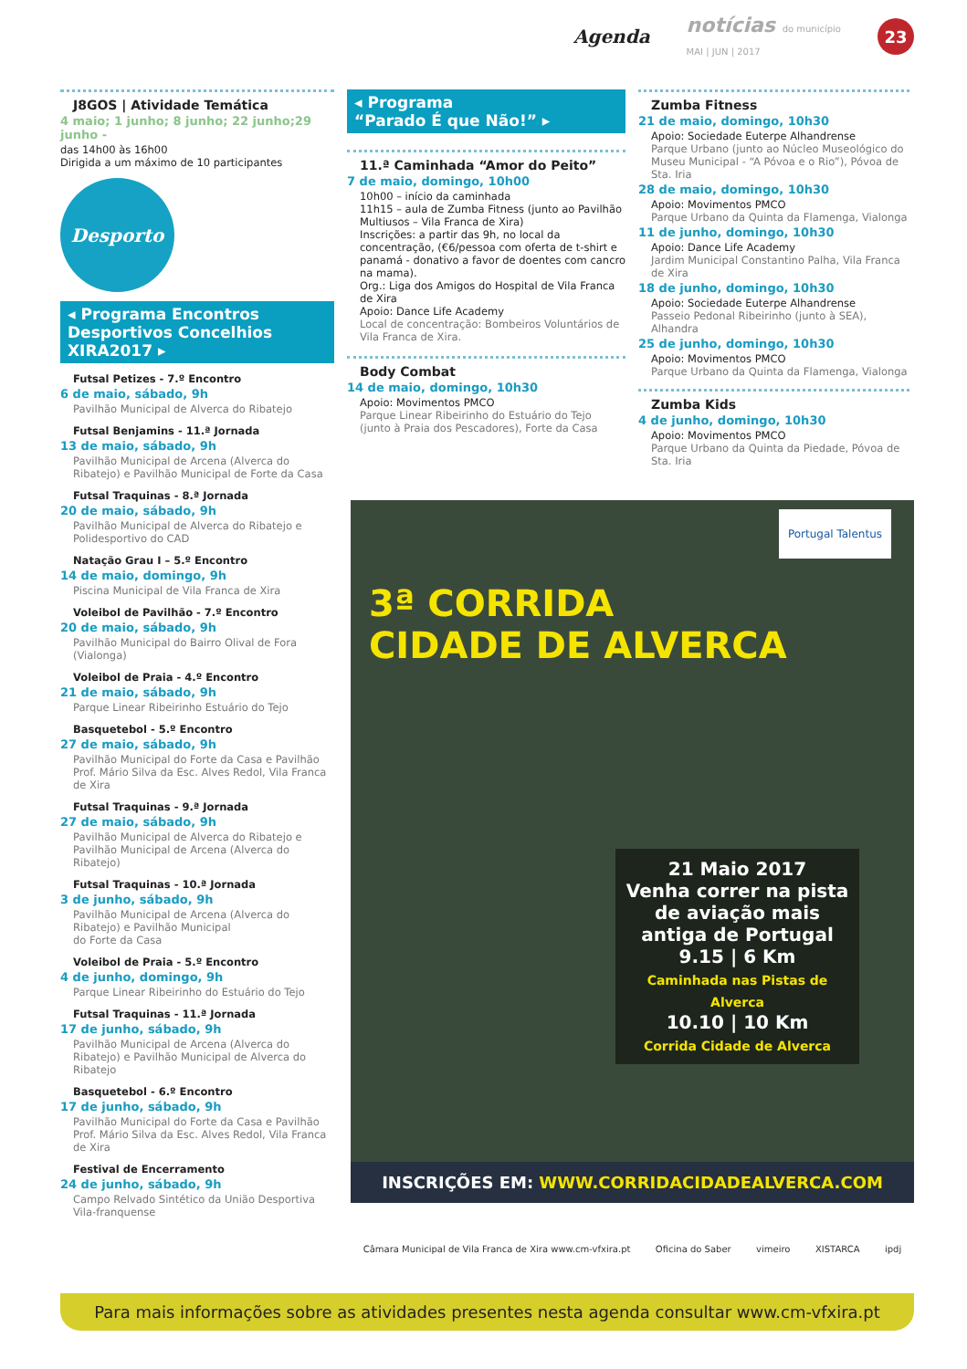Agenda notícias do município
MAI | JUN | 2017 23
J8GOS | Atividade Temática
4 maio; 1 junho; 8 junho; 22 junho;29 junho -
das 14h00 às 16h00
Dirigida a um máximo de 10 participantes
Desporto
◂ Programa Encontros Desportivos Concelhios XIRA2017 ▸
Futsal Petizes - 7.º Encontro
6 de maio, sábado, 9h
Pavilhão Municipal de Alverca do Ribatejo
Futsal Benjamins - 11.ª Jornada
13 de maio, sábado, 9h
Pavilhão Municipal de Arcena (Alverca do Ribatejo) e Pavilhão Municipal de Forte da Casa
Futsal Traquinas - 8.ª Jornada
20 de maio, sábado, 9h
Pavilhão Municipal de Alverca do Ribatejo e Polidesportivo do CAD
Natação Grau I – 5.º Encontro
14 de maio, domingo, 9h
Piscina Municipal de Vila Franca de Xira
Voleibol de Pavilhão - 7.º Encontro
20 de maio, sábado, 9h
Pavilhão Municipal do Bairro Olival de Fora (Vialonga)
Voleibol de Praia - 4.º Encontro
21 de maio, sábado, 9h
Parque Linear Ribeirinho Estuário do Tejo
Basquetebol - 5.º Encontro
27 de maio, sábado, 9h
Pavilhão Municipal do Forte da Casa e Pavilhão Prof. Mário Silva da Esc. Alves Redol, Vila Franca de Xira
Futsal Traquinas - 9.ª Jornada
27 de maio, sábado, 9h
Pavilhão Municipal de Alverca do Ribatejo e Pavilhão Municipal de Arcena (Alverca do Ribatejo)
Futsal Traquinas - 10.ª Jornada
3 de junho, sábado, 9h
Pavilhão Municipal de Arcena (Alverca do Ribatejo) e Pavilhão Municipal
do Forte da Casa
Voleibol de Praia - 5.º Encontro
4 de junho, domingo, 9h
Parque Linear Ribeirinho do Estuário do Tejo
Futsal Traquinas - 11.ª Jornada
17 de junho, sábado, 9h
Pavilhão Municipal de Arcena (Alverca do Ribatejo) e Pavilhão Municipal de Alverca do Ribatejo
Basquetebol - 6.º Encontro
17 de junho, sábado, 9h
Pavilhão Municipal do Forte da Casa e Pavilhão Prof. Mário Silva da Esc. Alves Redol, Vila Franca de Xira
Festival de Encerramento
24 de junho, sábado, 9h
Campo Relvado Sintético da União Desportiva Vila-franquense
◂ Programa
“Parado É que Não!” ▸
11.ª Caminhada “Amor do Peito”
7 de maio, domingo, 10h00
10h00 – início da caminhada
11h15 – aula de Zumba Fitness (junto ao Pavilhão Multiusos – Vila Franca de Xira)
Inscrições: a partir das 9h, no local da concentração, (€6/pessoa com oferta de t-shirt e panamá - donativo a favor de doentes com cancro na mama).
Org.: Liga dos Amigos do Hospital de Vila Franca de Xira
Apoio: Dance Life Academy
Local de concentração: Bombeiros Voluntários de Vila Franca de Xira.
Body Combat
14 de maio, domingo, 10h30
Apoio: Movimentos PMCO
Parque Linear Ribeirinho do Estuário do Tejo (junto à Praia dos Pescadores), Forte da Casa
Zumba Fitness
21 de maio, domingo, 10h30
Apoio: Sociedade Euterpe Alhandrense
Parque Urbano (junto ao Núcleo Museológico do Museu Municipal - “A Póvoa e o Rio”), Póvoa de Sta. Iria
28 de maio, domingo, 10h30
Apoio: Movimentos PMCO
Parque Urbano da Quinta da Flamenga, Vialonga
11 de junho, domingo, 10h30
Apoio: Dance Life Academy
Jardim Municipal Constantino Palha, Vila Franca de Xira
18 de junho, domingo, 10h30
Apoio: Sociedade Euterpe Alhandrense
Passeio Pedonal Ribeirinho (junto à SEA), Alhandra
25 de junho, domingo, 10h30
Apoio: Movimentos PMCO
Parque Urbano da Quinta da Flamenga, Vialonga
Zumba Kids
4 de junho, domingo, 10h30
Apoio: Movimentos PMCO
Parque Urbano da Quinta da Piedade, Póvoa de Sta. Iria
3ª CORRIDA
CIDADE DE ALVERCA
Portugal Talentus
21 Maio 2017
Venha correr na pista de aviação mais antiga de Portugal
9.15 | 6 Km
Caminhada nas Pistas de Alverca
10.10 | 10 Km
Corrida Cidade de Alverca
INSCRIÇÕES EM: WWW.CORRIDACIDADEALVERCA.COM
Câmara Municipal de Vila Franca de Xira www.cm-vfxira.pt Oficina do Saber vimeiro XISTARCA ipdj
Para mais informações sobre as atividades presentes nesta agenda consultar www.cm-vfxira.pt